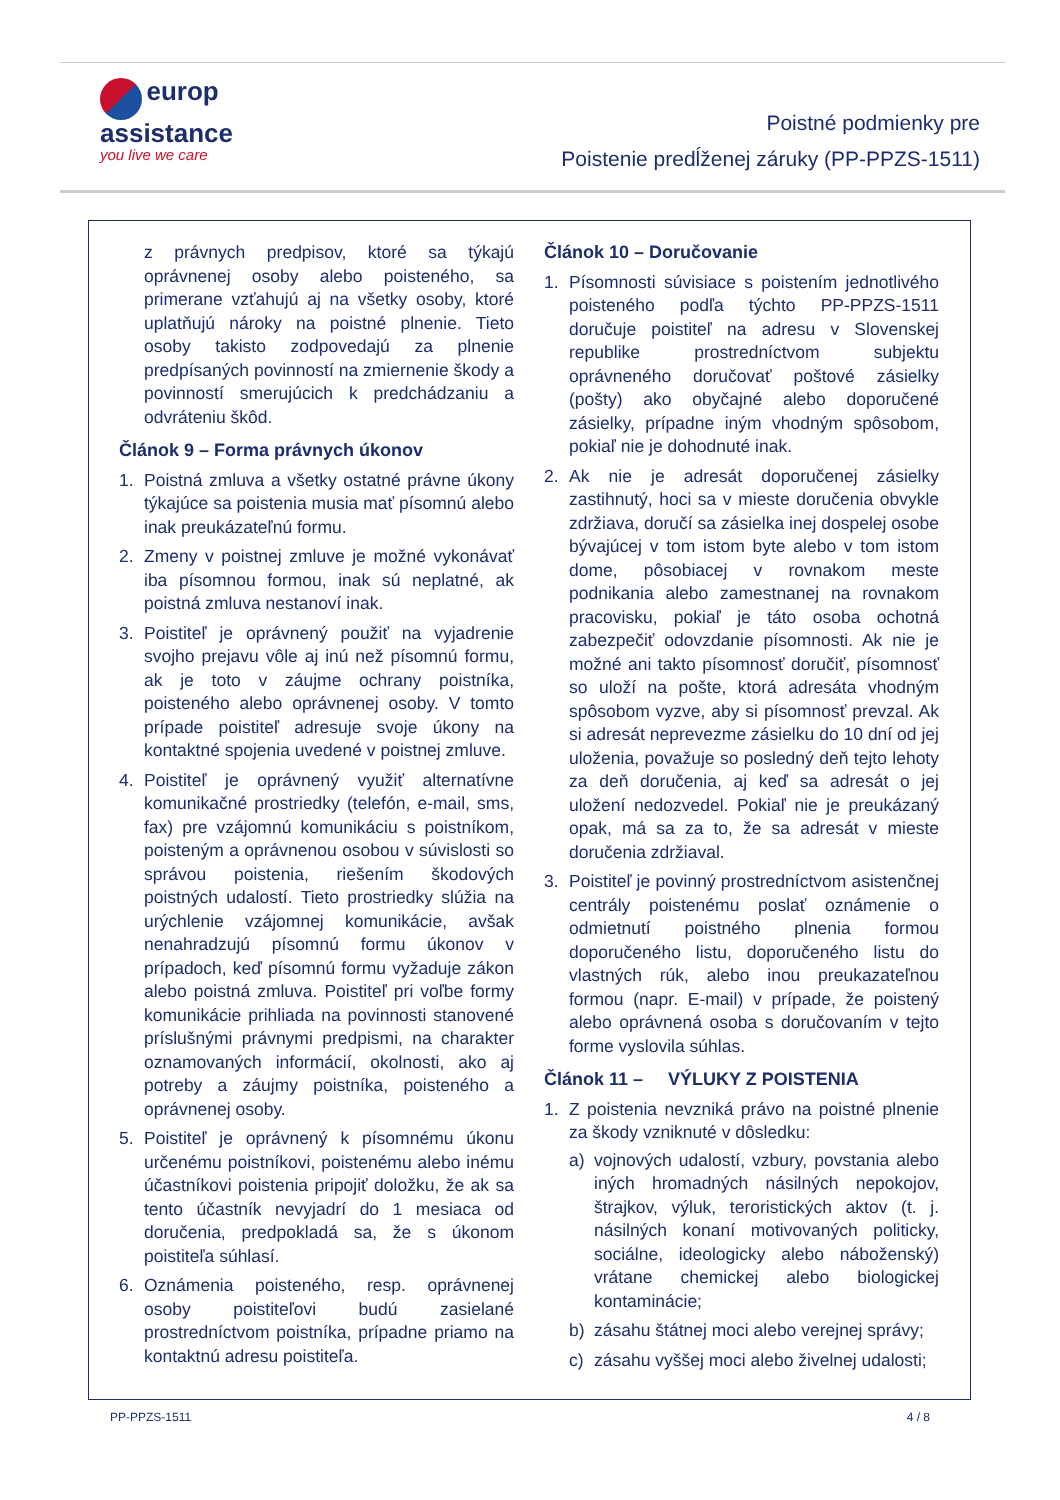europ
assistance
you live we care
Poistné podmienky pre
Poistenie predĺženej záruky (PP-PPZS-1511)
z právnych predpisov, ktoré sa týkajú oprávnenej osoby alebo poisteného, sa primerane vzťahujú aj na všetky osoby, ktoré uplatňujú nároky na poistné plnenie. Tieto osoby takisto zodpovedajú za plnenie predpísaných povinností na zmiernenie škody a povinností smerujúcich k predchádzaniu a odvráteniu škôd.
Článok 9 – Forma právnych úkonov
1. Poistná zmluva a všetky ostatné právne úkony týkajúce sa poistenia musia mať písomnú alebo inak preukázateľnú formu.
2. Zmeny v poistnej zmluve je možné vykonávať iba písomnou formou, inak sú neplatné, ak poistná zmluva nestanoví inak.
3. Poistiteľ je oprávnený použiť na vyjadrenie svojho prejavu vôle aj inú než písomnú formu, ak je toto v záujme ochrany poistníka, poisteného alebo oprávnenej osoby. V tomto prípade poistiteľ adresuje svoje úkony na kontaktné spojenia uvedené v poistnej zmluve.
4. Poistiteľ je oprávnený využiť alternatívne komunikačné prostriedky (telefón, e-mail, sms, fax) pre vzájomnú komunikáciu s poistníkom, poisteným a oprávnenou osobou v súvislosti so správou poistenia, riešením škodových poistných udalostí. Tieto prostriedky slúžia na urýchlenie vzájomnej komunikácie, avšak nenahradzujú písomnú formu úkonov v prípadoch, keď písomnú formu vyžaduje zákon alebo poistná zmluva. Poistiteľ pri voľbe formy komunikácie prihliada na povinnosti stanovené príslušnými právnymi predpismi, na charakter oznamovaných informácií, okolnosti, ako aj potreby a záujmy poistníka, poisteného a oprávnenej osoby.
5. Poistiteľ je oprávnený k písomnému úkonu určenému poistníkovi, poistenému alebo inému účastníkovi poistenia pripojiť doložku, že ak sa tento účastník nevyjadrí do 1 mesiaca od doručenia, predpokladá sa, že s úkonom poistiteľa súhlasí.
6. Oznámenia poisteného, resp. oprávnenej osoby poistiteľovi budú zasielané prostredníctvom poistníka, prípadne priamo na kontaktnú adresu poistiteľa.
Článok 10 – Doručovanie
1. Písomnosti súvisiace s poistením jednotlivého poisteného podľa týchto PP-PPZS-1511 doručuje poistiteľ na adresu v Slovenskej republike prostredníctvom subjektu oprávneného doručovať poštové zásielky (pošty) ako obyčajné alebo doporučené zásielky, prípadne iným vhodným spôsobom, pokiaľ nie je dohodnuté inak.
2. Ak nie je adresát doporučenej zásielky zastihnutý, hoci sa v mieste doručenia obvykle zdržiava, doručí sa zásielka inej dospelej osobe bývajúcej v tom istom byte alebo v tom istom dome, pôsobiacej v rovnakom meste podnikania alebo zamestnanej na rovnakom pracovisku, pokiaľ je táto osoba ochotná zabezpečiť odovzdanie písomnosti. Ak nie je možné ani takto písomnosť doručiť, písomnosť so uloží na pošte, ktorá adresáta vhodným spôsobom vyzve, aby si písomnosť prevzal. Ak si adresát neprevezme zásielku do 10 dní od jej uloženia, považuje so posledný deň tejto lehoty za deň doručenia, aj keď sa adresát o jej uložení nedozvedel. Pokiaľ nie je preukázaný opak, má sa za to, že sa adresát v mieste doručenia zdržiaval.
3. Poistiteľ je povinný prostredníctvom asistenčnej centrály poistenému poslať oznámenie o odmietnutí poistného plnenia formou doporučeného listu, doporučeného listu do vlastných rúk, alebo inou preukazateľnou formou (napr. E-mail) v prípade, že poistený alebo oprávnená osoba s doručovaním v tejto forme vyslovila súhlas.
Článok 11 – VÝLUKY Z POISTENIA
1. Z poistenia nevzniká právo na poistné plnenie za škody vzniknuté v dôsledku:
a) vojnových udalostí, vzbury, povstania alebo iných hromadných násilných nepokojov, štrajkov, výluk, teroristických aktov (t. j. násilných konaní motivovaných politicky, sociálne, ideologicky alebo náboženský) vrátane chemickej alebo biologickej kontaminácie;
b) zásahu štátnej moci alebo verejnej správy;
c) zásahu vyššej moci alebo živelnej udalosti;
PP-PPZS-1511 4 / 8